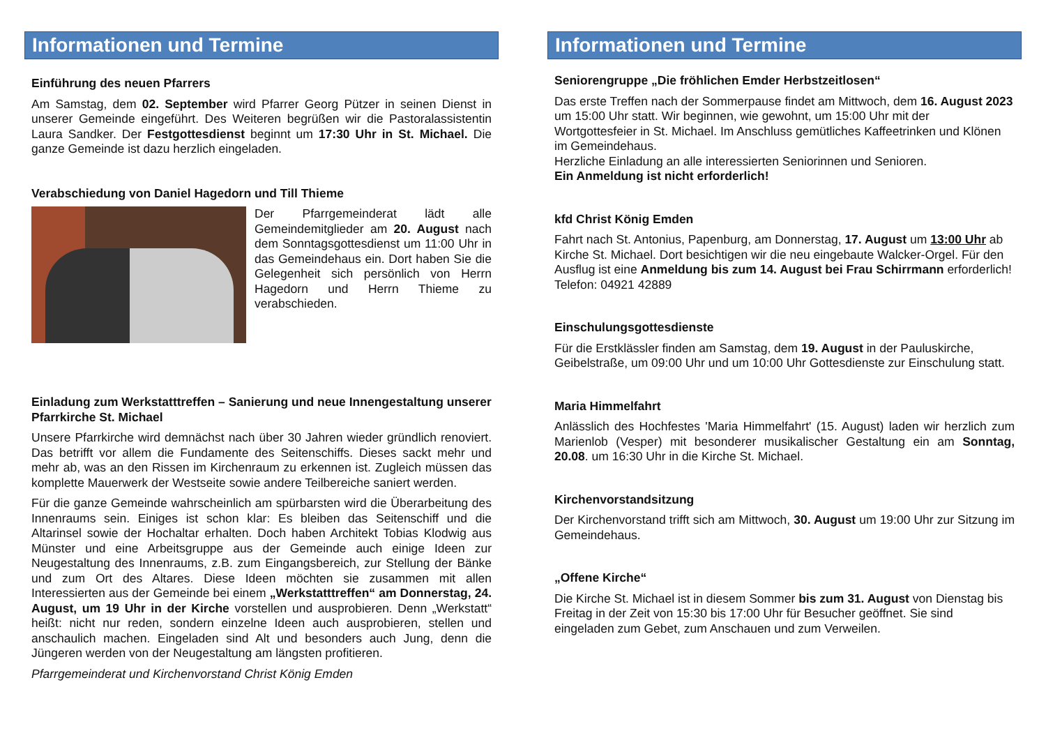Informationen und Termine
Einführung des neuen Pfarrers
Am Samstag, dem 02. September wird Pfarrer Georg Pützer in seinen Dienst in unserer Gemeinde eingeführt. Des Weiteren begrüßen wir die Pastoralassistentin Laura Sandker. Der Festgottesdienst beginnt um 17:30 Uhr in St. Michael. Die ganze Gemeinde ist dazu herzlich eingeladen.
Verabschiedung von Daniel Hagedorn und Till Thieme
Der Pfarrgemeinderat lädt alle Gemeindemitglieder am 20. August nach dem Sonntagsgottesdienst um 11:00 Uhr in das Gemeindehaus ein. Dort haben Sie die Gelegenheit sich persönlich von Herrn Hagedorn und Herrn Thieme zu verabschieden.
Einladung zum Werkstatttreffen – Sanierung und neue Innengestaltung unserer Pfarrkirche St. Michael
Unsere Pfarrkirche wird demnächst nach über 30 Jahren wieder gründlich renoviert. Das betrifft vor allem die Fundamente des Seitenschiffs. Dieses sackt mehr und mehr ab, was an den Rissen im Kirchenraum zu erkennen ist. Zugleich müssen das komplette Mauerwerk der Westseite sowie andere Teilbereiche saniert werden.
Für die ganze Gemeinde wahrscheinlich am spürbarsten wird die Überarbeitung des Innenraums sein. Einiges ist schon klar: Es bleiben das Seitenschiff und die Altarinsel sowie der Hochaltar erhalten. Doch haben Architekt Tobias Klodwig aus Münster und eine Arbeitsgruppe aus der Gemeinde auch einige Ideen zur Neugestaltung des Innenraums, z.B. zum Eingangsbereich, zur Stellung der Bänke und zum Ort des Altares. Diese Ideen möchten sie zusammen mit allen Interessierten aus der Gemeinde bei einem „Werkstatttreffen“ am Donnerstag, 24. August, um 19 Uhr in der Kirche vorstellen und ausprobieren. Denn „Werkstatt“ heißt: nicht nur reden, sondern einzelne Ideen auch ausprobieren, stellen und anschaulich machen. Eingeladen sind Alt und besonders auch Jung, denn die Jüngeren werden von der Neugestaltung am längsten profitieren.
Pfarrgemeinderat und Kirchenvorstand Christ König Emden
Informationen und Termine
Seniorengruppe „Die fröhlichen Emder Herbstzeitlosen“
Das erste Treffen nach der Sommerpause findet am Mittwoch, dem 16. August 2023 um 15:00 Uhr statt. Wir beginnen, wie gewohnt, um 15:00 Uhr mit der Wortgottesfeier in St. Michael. Im Anschluss gemütliches Kaffeetrinken und Klönen im Gemeindehaus.
Herzliche Einladung an alle interessierten Seniorinnen und Senioren.
Ein Anmeldung ist nicht erforderlich!
kfd Christ König Emden
Fahrt nach St. Antonius, Papenburg, am Donnerstag, 17. August um 13:00 Uhr ab Kirche St. Michael. Dort besichtigen wir die neu eingebaute Walcker-Orgel. Für den Ausflug ist eine Anmeldung bis zum 14. August bei Frau Schirrmann erforderlich! Telefon: 04921 42889
Einschulungsgottesdienste
Für die Erstklässler finden am Samstag, dem 19. August in der Pauluskirche, Geibelstraße, um 09:00 Uhr und um 10:00 Uhr Gottesdienste zur Einschulung statt.
Maria Himmelfahrt
Anlässlich des Hochfestes 'Maria Himmelfahrt' (15. August) laden wir herzlich zum Marienlob (Vesper) mit besonderer musikalischer Gestaltung ein am Sonntag, 20.08. um 16:30 Uhr in die Kirche St. Michael.
Kirchenvorstandsitzung
Der Kirchenvorstand trifft sich am Mittwoch, 30. August um 19:00 Uhr zur Sitzung im Gemeindehaus.
„Offene Kirche“
Die Kirche St. Michael ist in diesem Sommer bis zum 31. August von Dienstag bis Freitag in der Zeit von 15:30 bis 17:00 Uhr für Besucher geöffnet. Sie sind eingeladen zum Gebet, zum Anschauen und zum Verweilen.